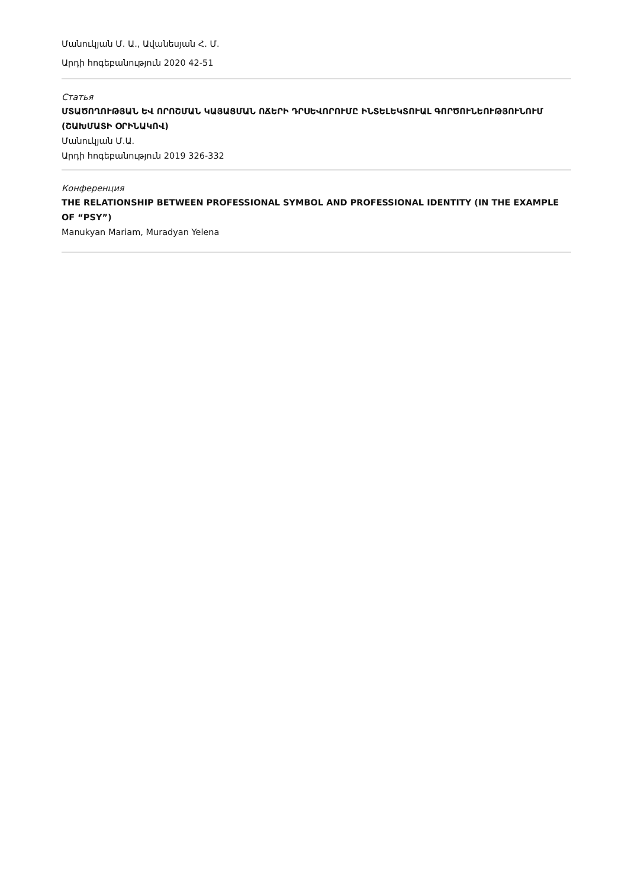Մանուկյան Մ. Ա., Ավանեսյան Հ. Մ.
Արդի հոգեբանություն 2020 42-51
Статья
ՄՏԱԾՈՂՈՒԹՅԱՆ ԵՎ ՈՐՈՇՄԱՆ ԿԱՅԱՑՄԱՆ ՈՃԵՐԻ ԴՐՍԵՎՈՐՈՒՄԸ ԻՆՏԵԼԵԿՏՈՒԱԼ ԳՈՐԾՈՒՆԵՈՒԹՅՈՒՆՈՒՄ (ՇԱԽՄԱՏԻ ՕՐԻՆԱԿՈՎ)
Մանուկյան Մ.Ա.
Արդի հոգեբանություն 2019 326-332
Конференция
THE RELATIONSHIP BETWEEN PROFESSIONAL SYMBOL AND PROFESSIONAL IDENTITY (IN THE EXAMPLE OF “PSY”)
Manukyan Mariam, Muradyan Yelena